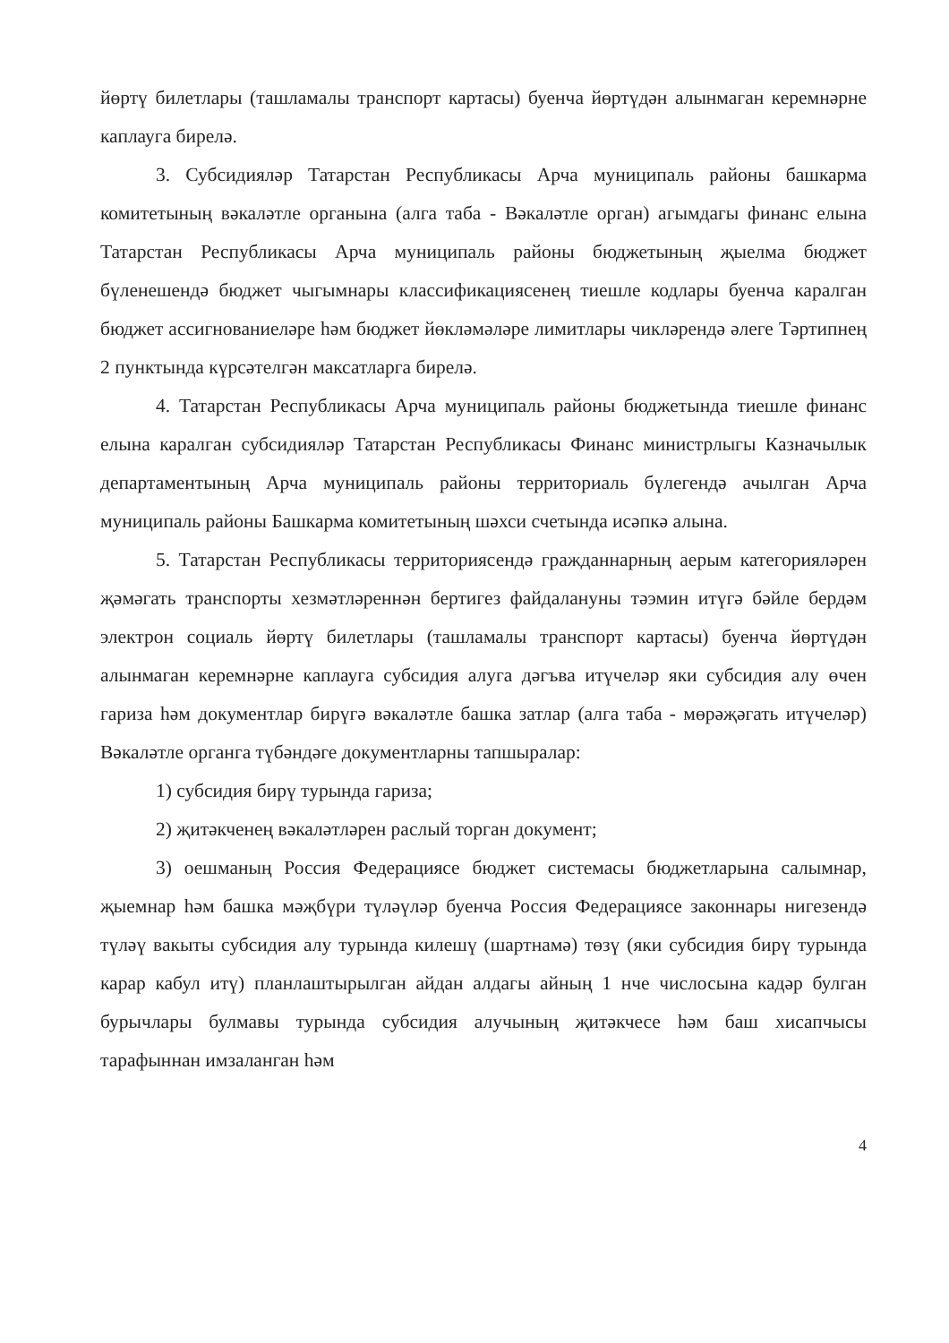йөртү билетлары (ташламалы транспорт картасы) буенча йөртүдән алынмаган керемнәрне каплауга бирелә.
3. Субсидияләр Татарстан Республикасы Арча муниципаль районы башкарма комитетының вәкаләтле органына (алга таба - Вәкаләтле орган) агымдагы финанс елына Татарстан Республикасы Арча муниципаль районы бюджетының җыелма бюджет бүленешендә бюджет чыгымнары классификациясенең тиешле кодлары буенча каралган бюджет ассигнованиеләре һәм бюджет йөкләмәләре лимитлары чикләрендә әлеге Тәртипнең 2 пунктында күрсәтелгән максатларга бирелә.
4. Татарстан Республикасы Арча муниципаль районы бюджетында тиешле финанс елына каралган субсидияләр Татарстан Республикасы Финанс министрлыгы Казначылык департаментының Арча муниципаль районы территориаль бүлегендә ачылган Арча муниципаль районы Башкарма комитетының шәхси счетында исәпкә алына.
5. Татарстан Республикасы территориясендә гражданнарның аерым категорияләрен җәмәгать транспорты хезмәтләреннән бертигез файдалануны тәэмин итүгә бәйле бердәм электрон социаль йөртү билетлары (ташламалы транспорт картасы) буенча йөртүдән алынмаган керемнәрне каплауга субсидия алуга дәгъва итүчеләр яки субсидия алу өчен гариза һәм документлар бирүгә вәкаләтле башка затлар (алга таба - мөрәҗәгать итүчеләр) Вәкаләтле органга түбәндәге документларны тапшыралар:
1) субсидия бирү турында гариза;
2) җитәкченең вәкаләтләрен раслый торган документ;
3) оешманың Россия Федерациясе бюджет системасы бюджетларына салымнар, җыемнар һәм башка мәҗбүри түләүләр буенча Россия Федерациясе законнары нигезендә түләү вакыты субсидия алу турында килешү (шартнамә) төзү (яки субсидия бирү турында карар кабул итү) планлаштырылган айдан алдагы айның 1 нче числосына кадәр булган бурычлары булмавы турында субсидия алучының җитәкчесе һәм баш хисапчысы тарафыннан имзаланган һәм
4